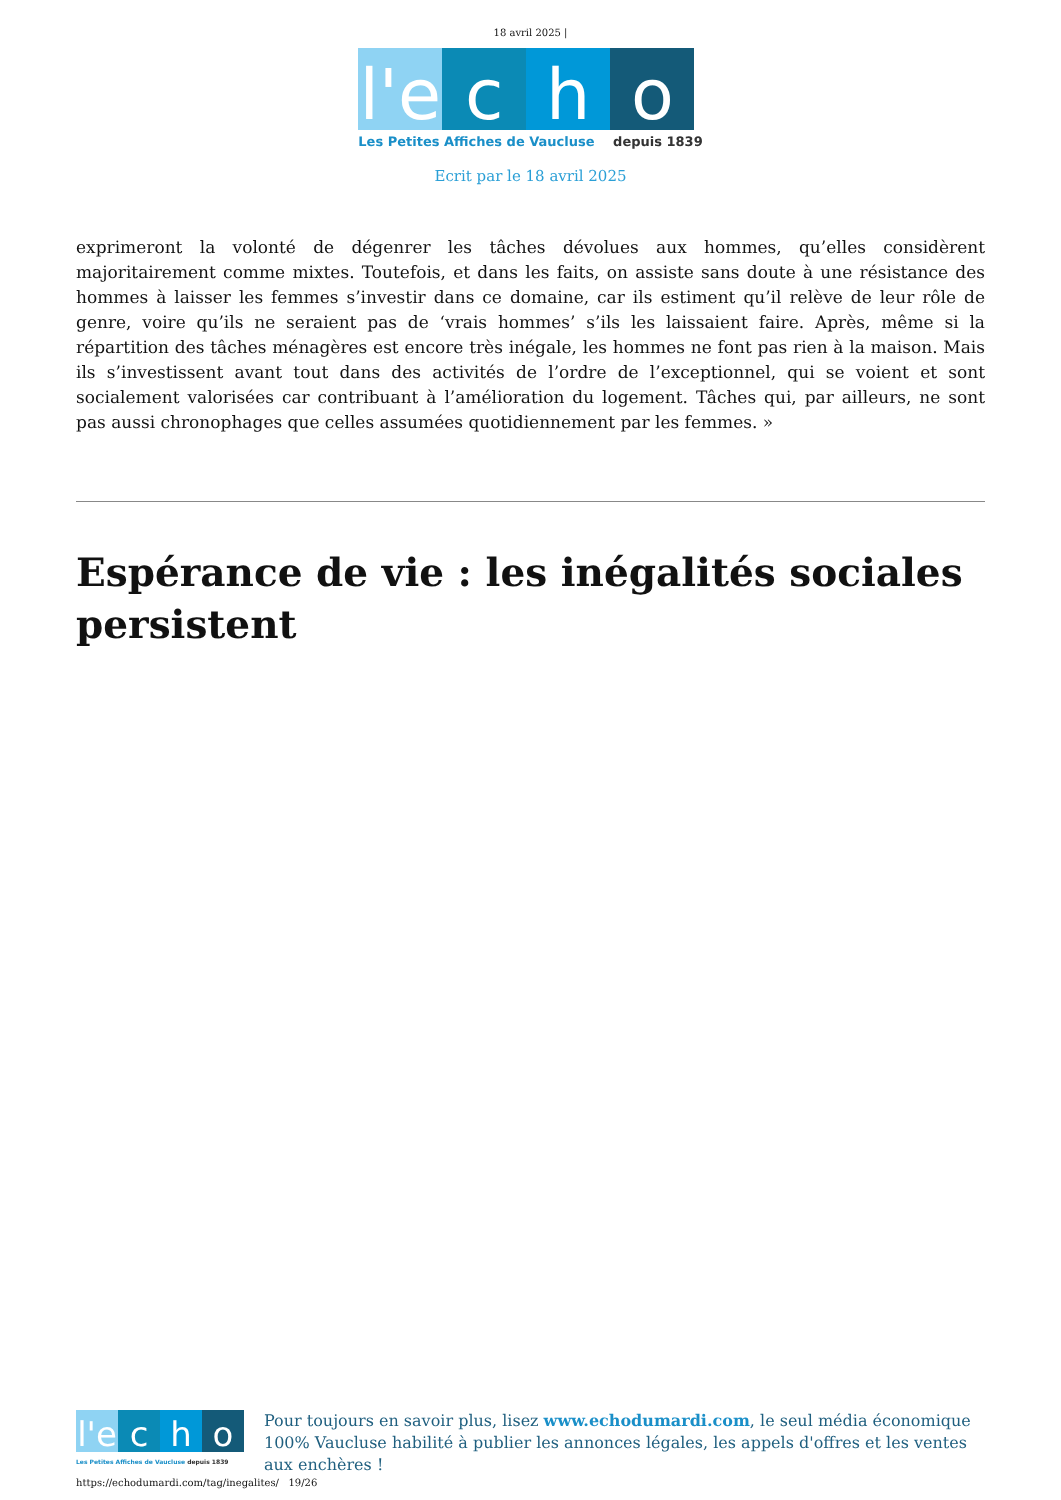18 avril 2025 |
l'e c h o
Les Petites Affiches de Vaucluse depuis 1839
Ecrit par le 18 avril 2025
exprimeront la volonté de dégenrer les tâches dévolues aux hommes, qu’elles considèrent majoritairement comme mixtes. Toutefois, et dans les faits, on assiste sans doute à une résistance des hommes à laisser les femmes s’investir dans ce domaine, car ils estiment qu’il relève de leur rôle de genre, voire qu’ils ne seraient pas de ‘vrais hommes’ s’ils les laissaient faire. Après, même si la répartition des tâches ménagères est encore très inégale, les hommes ne font pas rien à la maison. Mais ils s’investissent avant tout dans des activités de l’ordre de l’exceptionnel, qui se voient et sont socialement valorisées car contribuant à l’amélioration du logement. Tâches qui, par ailleurs, ne sont pas aussi chronophages que celles assumées quotidiennement par les femmes. »
Espérance de vie : les inégalités sociales persistent
l'e c h o
Les Petites Affiches de Vaucluse depuis 1839
Pour toujours en savoir plus, lisez www.echodumardi.com, le seul média économique 100% Vaucluse habilité à publier les annonces légales, les appels d'offres et les ventes aux enchères !
https://echodumardi.com/tag/inegalites/ 19/26